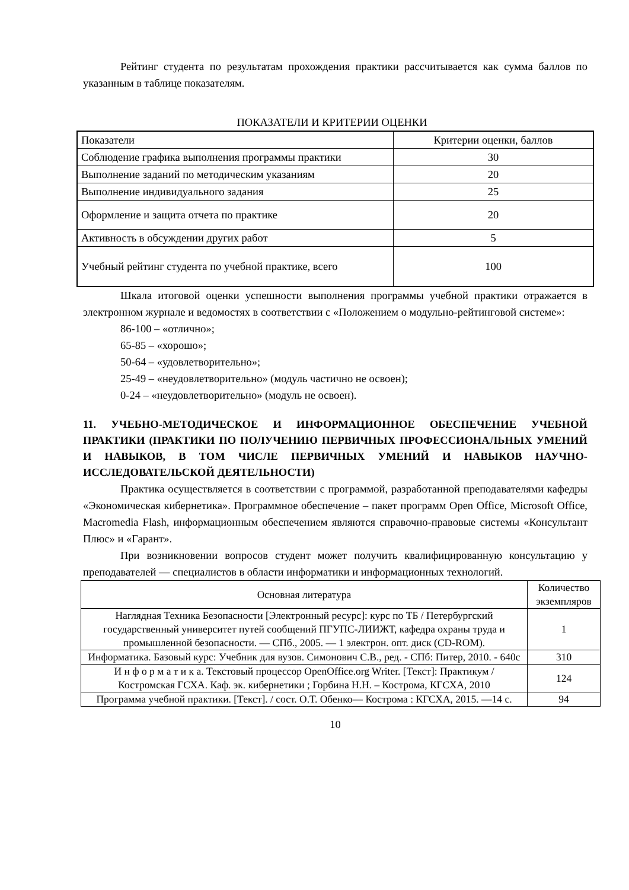Рейтинг студента по результатам прохождения практики рассчитывается как сумма баллов по указанным в таблице показателям.
ПОКАЗАТЕЛИ И КРИТЕРИИ ОЦЕНКИ
| Показатели | Критерии оценки, баллов |
| --- | --- |
| Соблюдение графика выполнения программы практики | 30 |
| Выполнение заданий по методическим указаниям | 20 |
| Выполнение индивидуального задания | 25 |
| Оформление и защита отчета по практике | 20 |
| Активность в обсуждении других работ | 5 |
| Учебный рейтинг студента по учебной практике, всего | 100 |
Шкала итоговой оценки успешности выполнения программы учебной практики отражается в электронном журнале и ведомостях в соответствии с «Положением о модульно-рейтинговой системе»:
86-100 – «отлично»;
65-85 – «хорошо»;
50-64 – «удовлетворительно»;
25-49 – «неудовлетворительно» (модуль частично не освоен);
0-24 – «неудовлетворительно» (модуль не освоен).
11. УЧЕБНО-МЕТОДИЧЕСКОЕ И ИНФОРМАЦИОННОЕ ОБЕСПЕЧЕНИЕ УЧЕБНОЙ ПРАКТИКИ (ПРАКТИКИ ПО ПОЛУЧЕНИЮ ПЕРВИЧНЫХ ПРОФЕССИОНАЛЬНЫХ УМЕНИЙ И НАВЫКОВ, В ТОМ ЧИСЛЕ ПЕРВИЧНЫХ УМЕНИЙ И НАВЫКОВ НАУЧНО-ИССЛЕДОВАТЕЛЬСКОЙ ДЕЯТЕЛЬНОСТИ)
Практика осуществляется в соответствии с программой, разработанной преподавателями кафедры «Экономическая кибернетика». Программное обеспечение – пакет программ Open Office, Microsoft Office, Macromedia Flash, информационным обеспечением являются справочно-правовые системы «Консультант Плюс» и «Гарант».
При возникновении вопросов студент может получить квалифицированную консультацию у преподавателей — специалистов в области информатики и информационных технологий.
| Основная литература | Количество экземпляров |
| --- | --- |
| Наглядная Техника Безопасности [Электронный ресурс]: курс по ТБ / Петербургский государственный университет путей сообщений ПГУПС-ЛИИЖТ, кафедра охраны труда и промышленной безопасности. — СПб., 2005. — 1 электрон. опт. диск (CD-ROM). | 1 |
| Информатика. Базовый курс: Учебник для вузов. Симонович С.В., ред. - СПб: Питер, 2010. - 640с | 310 |
| И н ф о р м а т и к а. Текстовый процессор OpenOffice.org Writer. [Текст]: Практикум / Костромская ГСХА. Каф. эк. кибернетики ; Горбина Н.Н. – Кострома, КГСХА, 2010 | 124 |
| Программа учебной практики. [Текст]. / сост. О.Т. Обенко— Кострома : КГСХА, 2015. —14 с. | 94 |
10